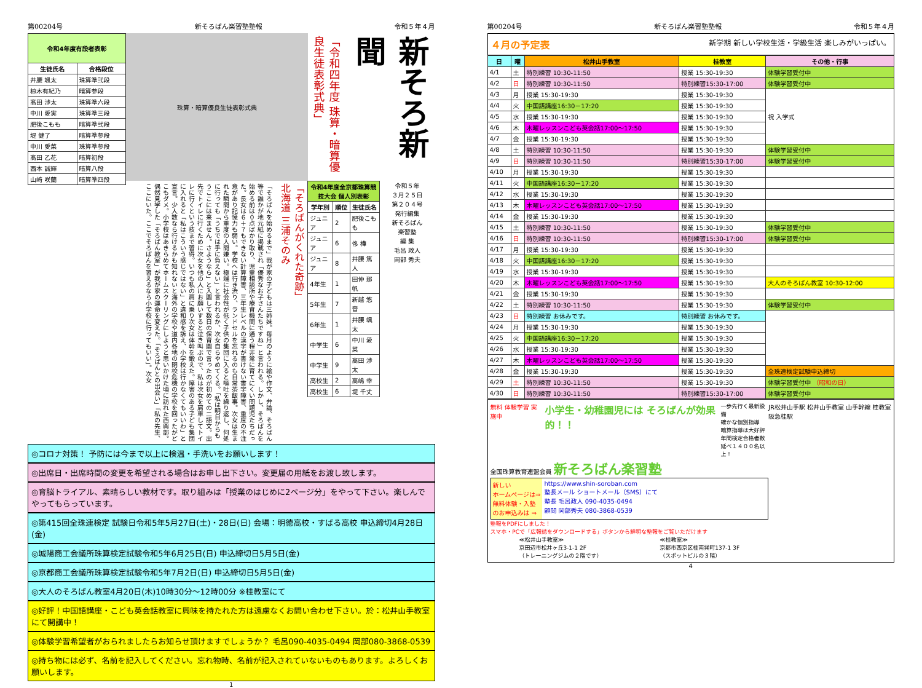第00204号 新そろばん楽習塾塾報 令和５年４月
| 令和4年度有段者表彰 | |
| --- | --- |
| 生徒氏名 | 合格段位 |
| 井腰 颯太 | 珠算準弐段 |
| 椋木有紀乃 | 暗算参段 |
| 髙田 渉太 | 珠算準六段 |
| 中川 愛実 | 珠算準三段 |
| 肥後こもも | 暗算準弐段 |
| 堤 健了 | 暗算準参段 |
| 中川 愛菜 | 珠算準参段 |
| 髙田 乙花 | 暗算初段 |
| 西本 誠輝 | 暗算八段 |
| 山﨑 咲蘭 | 暗算準四段 |
珠算・暗算優良生徒表彰式典
「令和四年度 珠算・暗算優良生徒表彰式典」
新そろ新聞
「そろばんを始めるまで」我が家の子どもは三姉妹。毎月のように絵や作文、弁論、そろばん等で誰かが地元紙に掲載され「優秀なお子さんたちですね」と言われる。しかし、そろばんを始める前は０点ばかり取り、児童相談所や療育機関に通う程非常に育てにくい問題児たちだった。長女は６＋７もできない計算障害、三年生レベルの漢字が書けない書字障害、重度の不注意があり記憶力も弱い。学校へは行き渋り、ランドセルを忘れるのも日常茶飯事。次女は生まれた瞬間から重度の人間嫌い。極端に社会性が低く子供の集団に入ると嘔吐を繰り返し、何処に行っても「うちでは手に負えない」と言われるか、次女自らやめてくる。「私は明日からもうここには来ません。さようなら」と入園して数日の保育園で言ったのが初めての二語文。出先でトイレに行くために次女を他の人にお願いすると泣き叫ぶので、私は次女を肩車してトイレに行くという技まで習得。いつも私の肩に乗り次女は体幹を鍛えた。障害のある子ども集団に入れると「私はこういう感じではない」と違和感を訴え、小学校は行かなくてもいいわ」と宣言。少人数なら行けるかも知れないと海外の学校や道内各地の閉校危機の学校を回ったがどこもダメ。小学校はあきらめてホームスクーリングにしようと思いかけた頃に訪れた西興部。偶然見学した「そろばん教室」が我が家の運命を変えた。「そろばんとの出会い」「私の先生、ここにいた。ここでそろばんを習えるなら小学校に行ってもいい」。次女
「そろばんがくれた奇跡」北海道 三浦そのみ
| 令和4年度全京都珠算競技大会 個人別表彰 | | |
| --- | --- | --- |
| 学年別 | 順位 | 生徒氏名 |
| ジュニア | 2 | 肥後こもも |
| ジュニア | 6 | 佟 樺 |
| ジュニア | 8 | 井腰 篤人 |
| 4年生 | 1 | 田仲 那帆 |
| 5年生 | 7 | 新越 悠音 |
| 6年生 | 1 | 井腰 颯太 |
| 中学生 | 6 | 中川 愛菜 |
| 中学生 | 9 | 髙田 渉太 |
| 高校生 | 2 | 髙嶋 幸 |
| 高校生 | 6 | 堤 千丈 |
令和５年
３月２５日
第２０４号
発行編集
新そろばん
楽習塾
編 集
毛呂 政人
岡部 秀夫
◎コロナ対策！ 予防には今まで以上に検温・手洗いをお願いします！
◎出席日・出席時間の変更を希望される場合はお申し出下さい。変更届の用紙をお渡し致します。
◎育脳トライアル、素晴らしい教材です。取り組みは「授業のはじめに2ページ分」をやって下さい。楽しんでやってもらっています。
◎第415回全珠連検定 試験日令和5年5月27日(土)・28日(日) 会場：明徳高校・すばる高校 申込締切4月28日(金)
◎城陽商工会議所珠算検定試験令和5年6月25日(日) 申込締切日5月5日(金)
◎京都商工会議所珠算検定試験令和5年7月2日(日) 申込締切日5月5日(金)
◎大人のそろばん教室4月20日(木)10時30分～12時00分 ※桂教室にて
◎好評！中国語講座・こども英会話教室に興味を持たれた方は遠慮なくお問い合わせ下さい。於：松井山手教室にて開講中！
◎体験学習希望者がおられましたらお知らせ頂けますでしょうか？ 毛呂090-4035-0494 岡部080-3868-0539
◎持ち物には必ず、名前を記入してください。忘れ物時、名前が記入されていないものもあります。よろしくお願いします。
1
第00204号 新そろばん楽習塾塾報 令和５年４月
４月の予定表 新学期 新しい学校生活・学級生活 楽しみがいっぱい。
| 日 | 曜 | 松井山手教室 | 桂教室 | その他・行事 |
| --- | --- | --- | --- | --- |
| 4/1 | 土 | 特別練習 10:30-11:50 | 授業 15:30-19:30 | 体験学習受付中 |
| 4/2 | 日 | 特別練習 10:30-11:50 | 特別練習15:30-17:00 | 体験学習受付中 |
| 4/3 | 月 | 授業 15:30-19:30 | 授業 15:30-19:30 | 祝 入学式 |
| 4/4 | 火 | 中国語講座16:30－17:20 | 授業 15:30-19:30 | |
| 4/5 | 水 | 授業 15:30-19:30 | 授業 15:30-19:30 | |
| 4/6 | 木 | 木曜レッスンこども英会話17:00～17:50 | 授業 15:30-19:30 | |
| 4/7 | 金 | 授業 15:30-19:30 | 授業 15:30-19:30 | |
| 4/8 | 土 | 特別練習 10:30-11:50 | 授業 15:30-19:30 | 体験学習受付中 |
| 4/9 | 日 | 特別練習 10:30-11:50 | 特別練習15:30-17:00 | 体験学習受付中 |
| 4/10 | 月 | 授業 15:30-19:30 | 授業 15:30-19:30 | |
| 4/11 | 火 | 中国語講座16:30－17:20 | 授業 15:30-19:30 | |
| 4/12 | 水 | 授業 15:30-19:30 | 授業 15:30-19:30 | |
| 4/13 | 木 | 木曜レッスンこども英会話17:00～17:50 | 授業 15:30-19:30 | |
| 4/14 | 金 | 授業 15:30-19:30 | 授業 15:30-19:30 | |
| 4/15 | 土 | 特別練習 10:30-11:50 | 授業 15:30-19:30 | 体験学習受付中 |
| 4/16 | 日 | 特別練習 10:30-11:50 | 特別練習15:30-17:00 | 体験学習受付中 |
| 4/17 | 月 | 授業 15:30-19:30 | 授業 15:30-19:30 | |
| 4/18 | 火 | 中国語講座16:30－17:20 | 授業 15:30-19:30 | |
| 4/19 | 水 | 授業 15:30-19:30 | 授業 15:30-19:30 | |
| 4/20 | 木 | 木曜レッスンこども英会話17:00～17:50 | 授業 15:30-19:30 | 大人のそろばん教室 10:30-12:00 |
| 4/21 | 金 | 授業 15:30-19:30 | 授業 15:30-19:30 | |
| 4/22 | 土 | 特別練習 10:30-11:50 | 授業 15:30-19:30 | 体験学習受付中 |
| 4/23 | 日 | 特別練習 お休みです。 | 特別練習 お休みです。 | |
| 4/24 | 月 | 授業 15:30-19:30 | 授業 15:30-19:30 | |
| 4/25 | 火 | 中国語講座16:30－17:20 | 授業 15:30-19:30 | |
| 4/26 | 水 | 授業 15:30-19:30 | 授業 15:30-19:30 | |
| 4/27 | 木 | 木曜レッスンこども英会話17:00～17:50 | 授業 15:30-19:30 | |
| 4/28 | 金 | 授業 15:30-19:30 | 授業 15:30-19:30 | 全珠連検定試験申込締切 |
| 4/29 | 土 | 特別練習 10:30-11:50 | 授業 15:30-19:30 | 体験学習受付中 （昭和の日） |
| 4/30 | 日 | 特別練習 10:30-11:50 | 特別練習15:30-17:00 | 体験学習受付中 |
無料 体験学習 実施中 小学生・幼稚園児には そろばんが効果的！！ 一歩先行く最新設備
確かな個別指導
暗算指導は大好評
年間検定合格者数
延べ１４００名以上！
全国珠算教育連盟会員 新そろばん楽習塾
新しい
ホームページは⇒
無料体験・入塾
のお申込みは ⇒
https://www.shin-soroban.com
塾長メール ショートメール（SMS）にて
塾長 毛呂政人 090-4035-0494
顧問 岡部秀夫 080-3868-0539
塾報をPDFにしました！
スマホ・PCで「広報誌をダウンロードする」ボタンから鮮明な塾報をご覧いただけます
≪松井山手教室≫
京田辺市松井ヶ丘3-1-1 2F
（トレーニングジムの２階です） ≪桂教室≫
京都市西京区桂南巽町137-1 3F
（スポットビルの３階）
JR松井山手駅 松井山手教室 山手幹線 桂教室 阪急桂駅
4